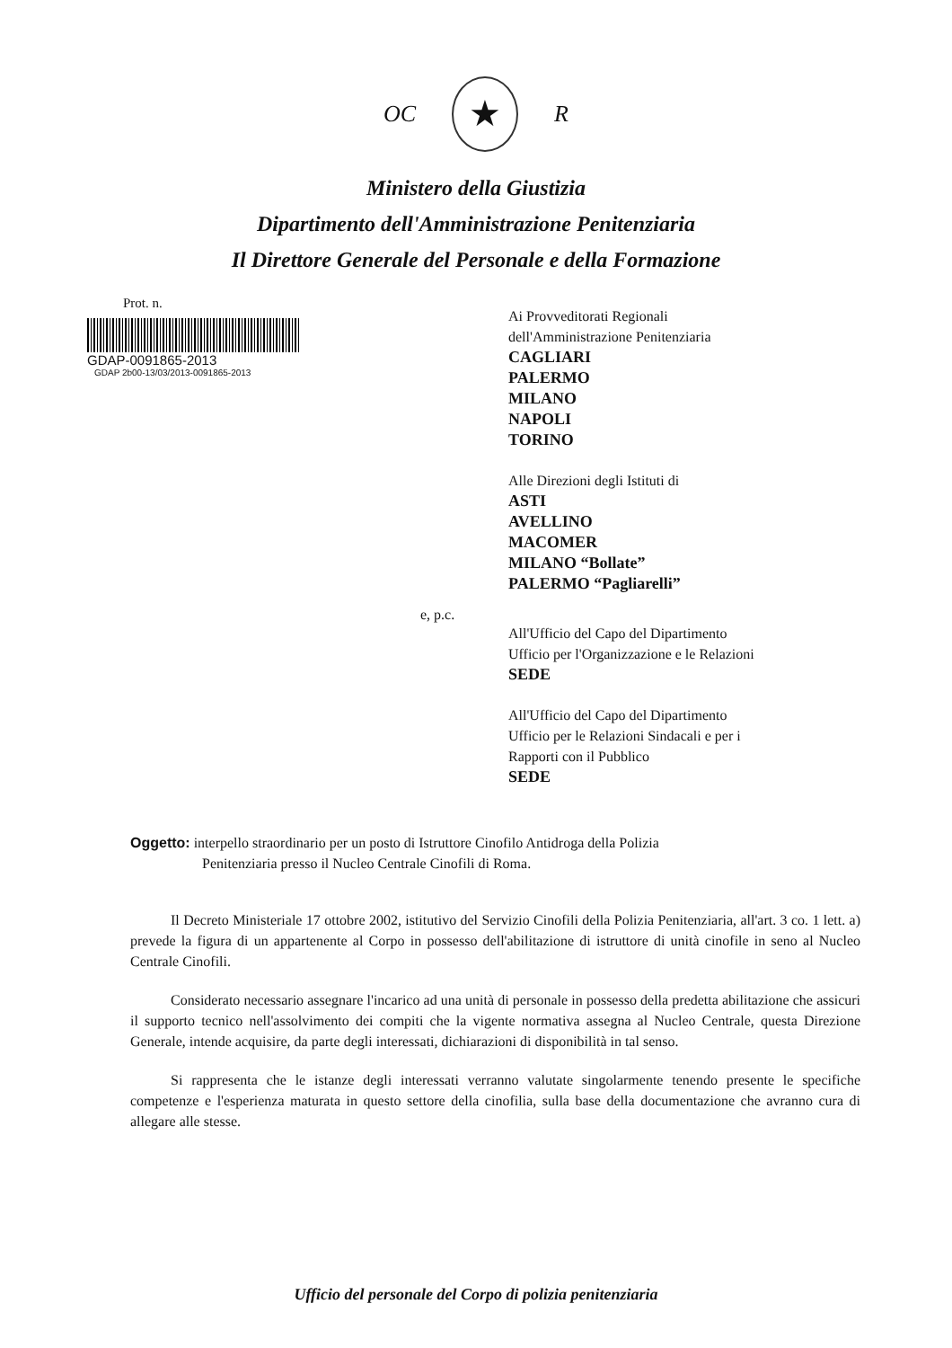OC ★ R
Ministero della Giustizia
Dipartimento dell'Amministrazione Penitenziaria
Il Direttore Generale del Personale e della Formazione
Prot. n.
GDAP-0091865-2013
GDAP 2b00-13/03/2013-0091865-2013
Ai Provveditorati Regionali
dell'Amministrazione Penitenziaria
CAGLIARI
PALERMO
MILANO
NAPOLI
TORINO
Alle Direzioni degli Istituti di
ASTI
AVELLINO
MACOMER
MILANO “Bollate”
PALERMO “Pagliarelli”
e, p.c.
All'Ufficio del Capo del Dipartimento
Ufficio per l'Organizzazione e le Relazioni
SEDE
All'Ufficio del Capo del Dipartimento
Ufficio per le Relazioni Sindacali e per i
Rapporti con il Pubblico
SEDE
Oggetto: interpello straordinario per un posto di Istruttore Cinofilo Antidroga della Polizia
Penitenziaria presso il Nucleo Centrale Cinofili di Roma.
Il Decreto Ministeriale 17 ottobre 2002, istitutivo del Servizio Cinofili della Polizia Penitenziaria, all'art. 3 co. 1 lett. a) prevede la figura di un appartenente al Corpo in possesso dell'abilitazione di istruttore di unità cinofile in seno al Nucleo Centrale Cinofili.
Considerato necessario assegnare l'incarico ad una unità di personale in possesso della predetta abilitazione che assicuri il supporto tecnico nell'assolvimento dei compiti che la vigente normativa assegna al Nucleo Centrale, questa Direzione Generale, intende acquisire, da parte degli interessati, dichiarazioni di disponibilità in tal senso.
Si rappresenta che le istanze degli interessati verranno valutate singolarmente tenendo presente le specifiche competenze e l'esperienza maturata in questo settore della cinofilia, sulla base della documentazione che avranno cura di allegare alle stesse.
Ufficio del personale del Corpo di polizia penitenziaria